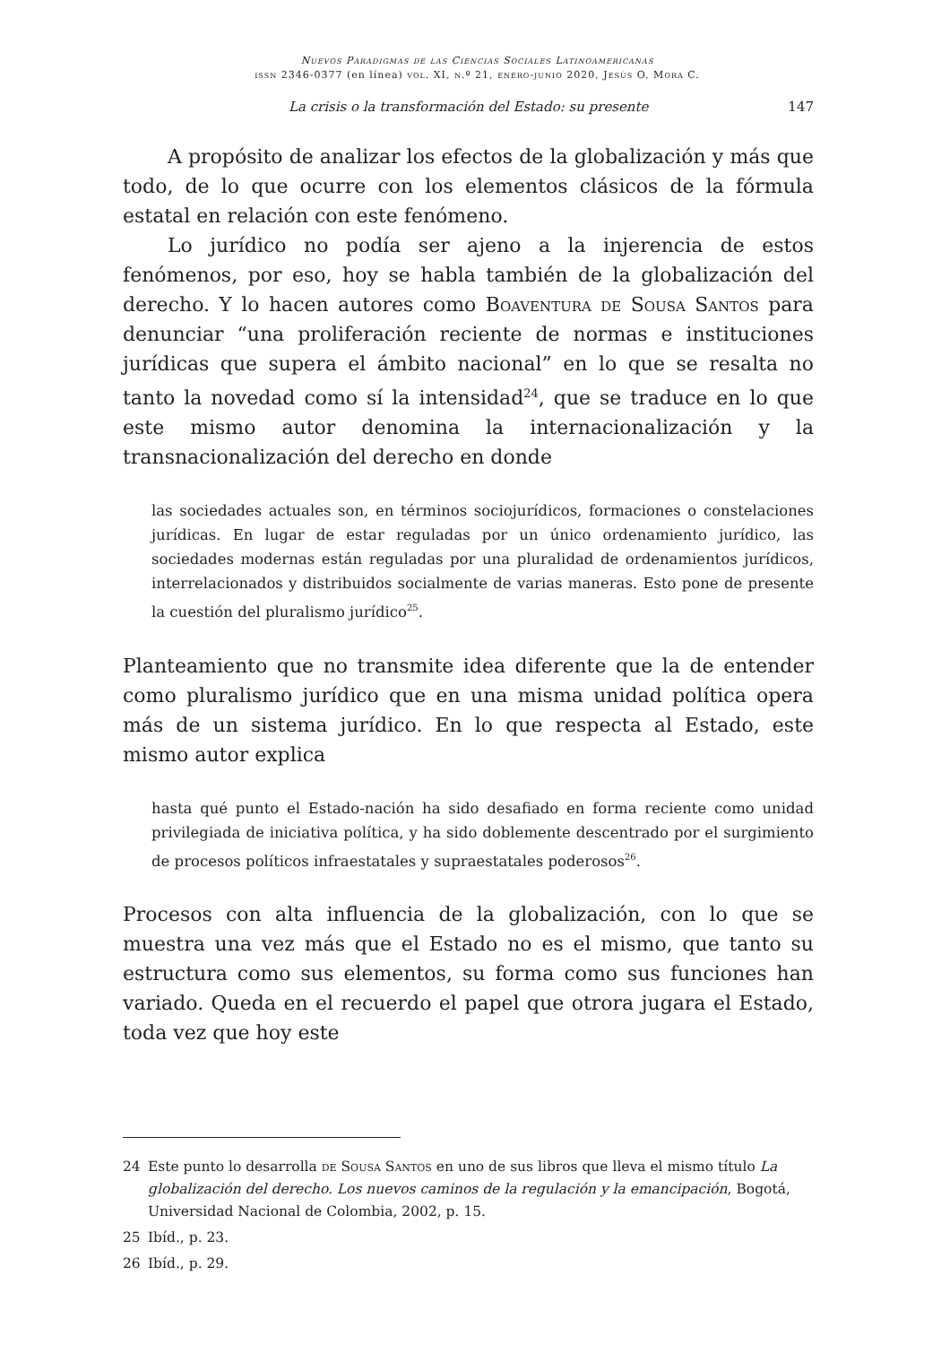Nuevos Paradigmas de las Ciencias Sociales Latinoamericanas
issn 2346-0377 (en línea) vol. XI, n.º 21, enero-junio 2020, Jesús O. Mora C.
La crisis o la transformación del Estado: su presente 147
A propósito de analizar los efectos de la globalización y más que todo, de lo que ocurre con los elementos clásicos de la fórmula estatal en relación con este fenómeno.
Lo jurídico no podía ser ajeno a la injerencia de estos fenómenos, por eso, hoy se habla también de la globalización del derecho. Y lo hacen autores como Boaventura de Sousa Santos para denunciar “una proliferación reciente de normas e instituciones jurídicas que supera el ámbito nacional” en lo que se resalta no tanto la novedad como sí la intensidad<sup>24</sup>, que se traduce en lo que este mismo autor denomina la internacionalización y la transnacionalización del derecho en donde
las sociedades actuales son, en términos sociojurídicos, formaciones o constelaciones jurídicas. En lugar de estar reguladas por un único ordenamiento jurídico, las sociedades modernas están reguladas por una pluralidad de ordenamientos jurídicos, interrelacionados y distribuidos socialmente de varias maneras. Esto pone de presente la cuestión del pluralismo jurídico<sup>25</sup>.
Planteamiento que no transmite idea diferente que la de entender como pluralismo jurídico que en una misma unidad política opera más de un sistema jurídico. En lo que respecta al Estado, este mismo autor explica
hasta qué punto el Estado-nación ha sido desafiado en forma reciente como unidad privilegiada de iniciativa política, y ha sido doblemente descentrado por el surgimiento de procesos políticos infraestatales y supraestatales poderosos<sup>26</sup>.
Procesos con alta influencia de la globalización, con lo que se muestra una vez más que el Estado no es el mismo, que tanto su estructura como sus elementos, su forma como sus funciones han variado. Queda en el recuerdo el papel que otrora jugara el Estado, toda vez que hoy este
24 Este punto lo desarrolla de Sousa Santos en uno de sus libros que lleva el mismo título La globalización del derecho. Los nuevos caminos de la regulación y la emancipación, Bogotá, Universidad Nacional de Colombia, 2002, p. 15.
25 Ibíd., p. 23.
26 Ibíd., p. 29.